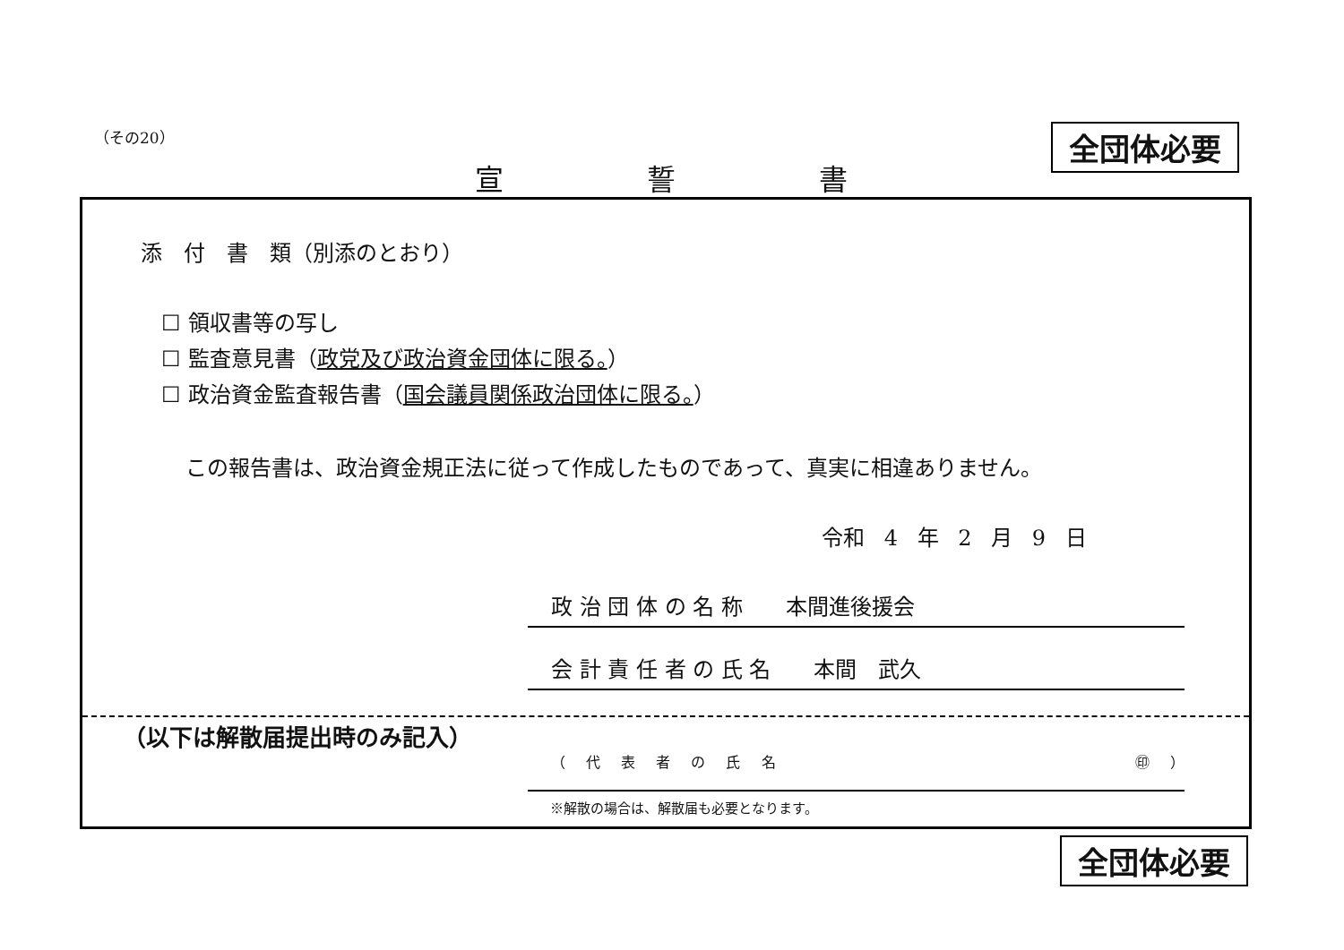（その20） 全団体必要
宣 誓 書
添　付　書　類（別添のとおり）
☐ 領収書等の写し
☐ 監査意見書（政党及び政治資金団体に限る。）
☐ 政治資金監査報告書（国会議員関係政治団体に限る。）
この報告書は、政治資金規正法に従って作成したものであって、真実に相違ありません。
令和 4 年 2 月 9 日
政 治 団 体 の 名 称　　本間進後援会
会 計 責 任 者 の 氏 名　　本間　武久
（以下は解散届提出時のみ記入）
（ 代 表 者 の 氏 名 ㊞ ）
※解散の場合は、解散届も必要となります。
全団体必要